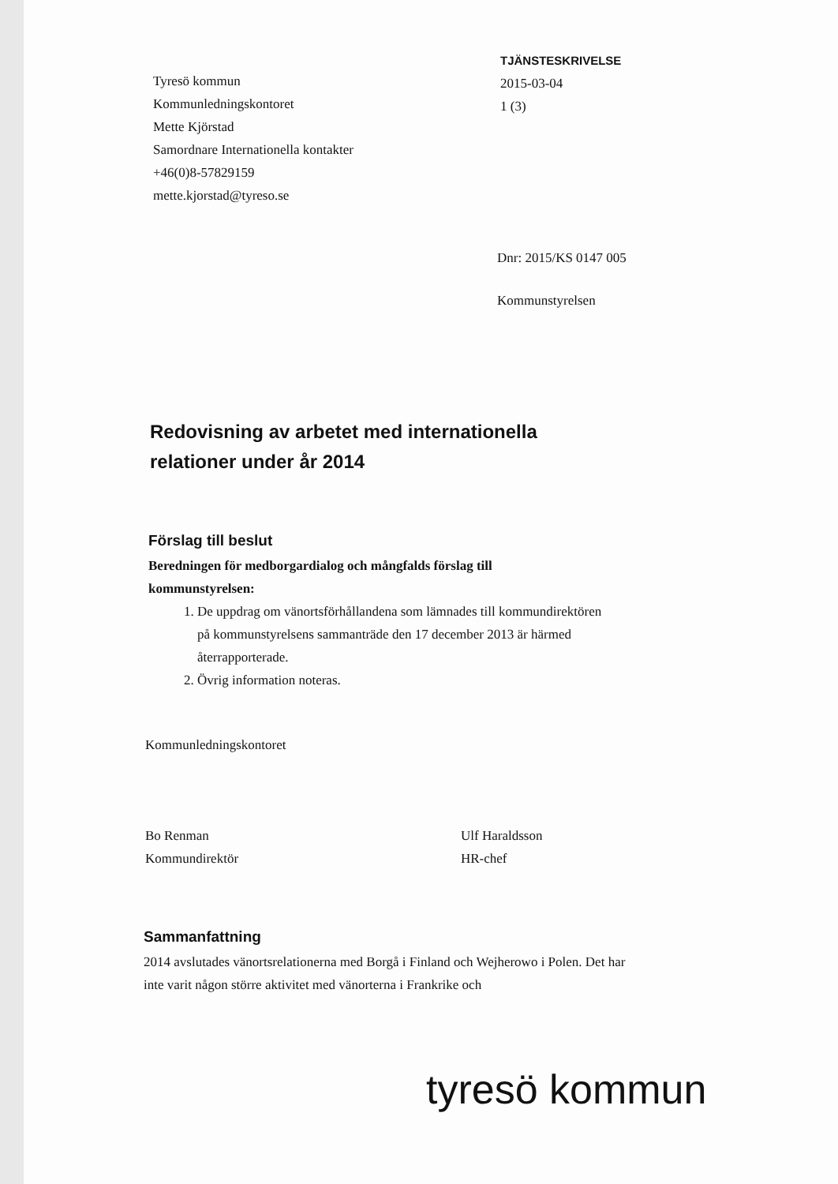Tyresö kommun
Kommunledningskontoret
Mette Kjörstad
Samordnare Internationella kontakter
+46(0)8-57829159
mette.kjorstad@tyreso.se
TJÄNSTESKRIVELSE
2015-03-04
1 (3)
Dnr: 2015/KS 0147 005
Kommunstyrelsen
Redovisning av arbetet med internationella relationer under år 2014
Förslag till beslut
Beredningen för medborgardialog och mångfalds förslag till kommunstyrelsen:
1. De uppdrag om vänortsförhållandena som lämnades till kommundirektören på kommunstyrelsens sammanträde den 17 december 2013 är härmed återrapporterade.
2. Övrig information noteras.
Kommunledningskontoret
Bo Renman
Kommundirektör
Ulf Haraldsson
HR-chef
Sammanfattning
2014 avslutades vänortsrelationerna med Borgå i Finland och Wejherowo i Polen. Det har inte varit någon större aktivitet med vänorterna i Frankrike och
tyresö kommun